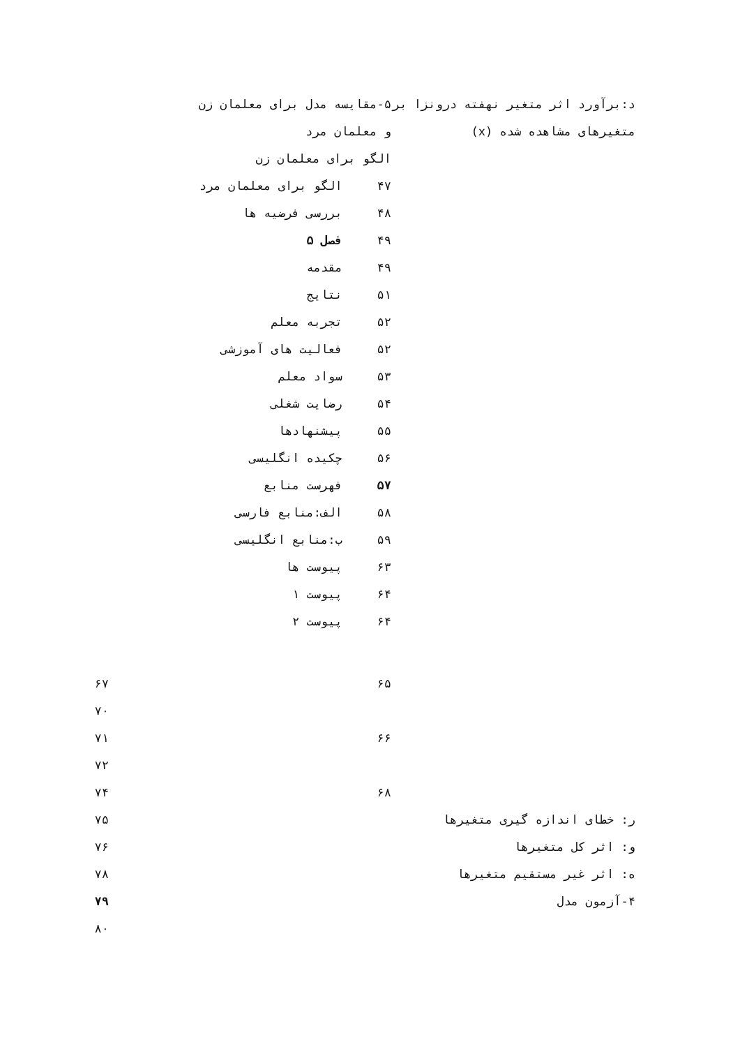د:برآورد اثر متغیر نهفته درونزا بر متغیرهای مشاهده شده (x)
۵-مقایسه مدل برای معلمان زن
و معلمان مرد
الگو برای معلمان زن
۴۷ الگو برای معلمان مرد
۴۸ بررسی فرضیه ها
۴۹ فصل ۵
۴۹ مقدمه
۵۱ نتایج
۵۲ تجربه معلم
۵۲ فعالیت های آموزشی
۵۳ سواد معلم
۵۴ رضایت شغلی
۵۵ پیشنهادها
۵۶ چکیده انگلیسی
۵۷ فهرست منابع
۵۸ الف:منابع فارسی
۵۹ ب:منابع انگلیسی
۶۳ پیوست ها
۶۴ پیوست ۱
۶۴ پیوست ۲
۶۵
۶۶
۶۸
ر: خطای اندازه گیری متغیرها
و: اثر کل متغیرها
ه: اثر غیر مستقیم متغیرها
۴-آزمون مدل
۶۷
۷۰
۷۱
۷۲
۷۴
۷۵
۷۶
۷۸
۷۹
۸۰